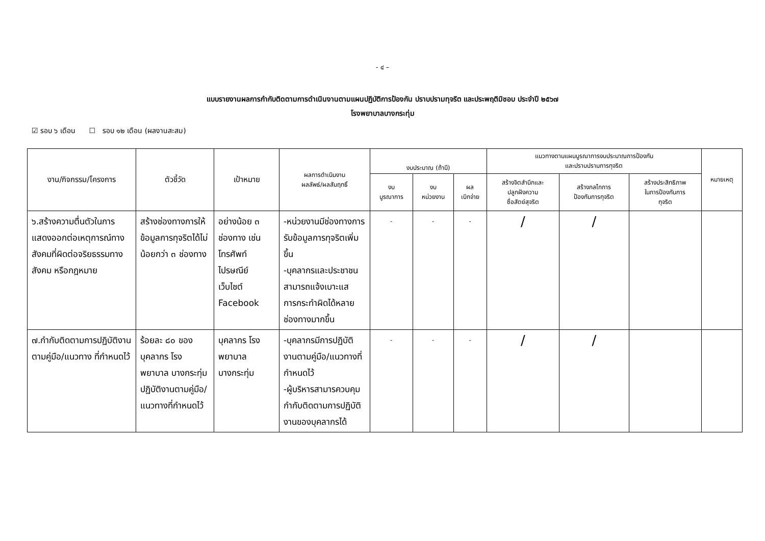- ๔ –
แบบรายงานผลการกำกับติดตามการดำเนินงานตามแผนปฏิบัติการป้องกัน ปราบปรามทุจริต และประพฤติมิชอบ ประจำปี ๒๕๖๗
โรงพยาบาลบางกระทุ่ม
☑ รอบ ๖ เดือน ☐ รอบ ๑๒ เดือน (ผลงานสะสม)
| งาน/กิจกรรม/โครงการ | ตัวชี้วัด | เป้าหมาย | ผลการดำเนินงาน ผลลัพธ์/ผลสัมฤทธิ์ | งบประมาณ (ถ้ามี) | | | แนวทางตามแผนบูรณาการงบประมาณการป้องกัน และปราบปรามการทุจริต | | | หมายเหตุ |
| --- | --- | --- | --- | --- | --- | --- | --- | --- | --- | --- |
| | | | | งบ บูรณาการ | งบ หน่วยงาน | ผล เบิกจ่าย | สร้างจิตสำนึกและ ปลูกฝังความ ซื่อสัตย์สุจริต | สร้างกลไกการ ป้องกันการทุจริต | สร้างประสิทธิภาพ ในการป้องกันการ ทุจริต | |
| ๖.สร้างความตื่นตัวในการแสดงออกต่อเหตุการณ์ทางสังคมที่ผิดต่อจริยธรรมทางสังคม หรือกฎหมาย | สร้างช่องทางการให้ข้อมูลการทุจริตได้ไม่น้อยกว่า ๓ ช่องทาง | อย่างน้อย ๓ ช่องทาง เช่น โทรศัพท์ ไปรษณีย์ เว็บไซต์ Facebook | -หน่วยงานมีช่องทางการรับข้อมูลการทุจริตเพิ่มขึ้น -บุคลากรและประชาชนสามารถแจ้งเบาะแสการกระทำผิดได้หลายช่องทางมากขึ้น | - | - | - | / | / | | |
| ๗.กำกับติดตามการปฏิบัติงานตามคู่มือ/แนวทาง ที่กำหนดไว้ | ร้อยละ ๘๐ ของบุคลากร โรงพยาบาล บางกระทุ่มปฏิบัติงานตามคู่มือ/แนวทางที่กำหนดไว้ | บุคลากร โรงพยาบาล บางกระทุ่ม | -บุคลากรมีการปฏิบัติงานตามคู่มือ/แนวทางที่กำหนดไว้ -ผู้บริหารสามารควบคุมกำกับติดตามการปฏิบัติงานของบุคลากรได้ | - | - | - | / | / | | |